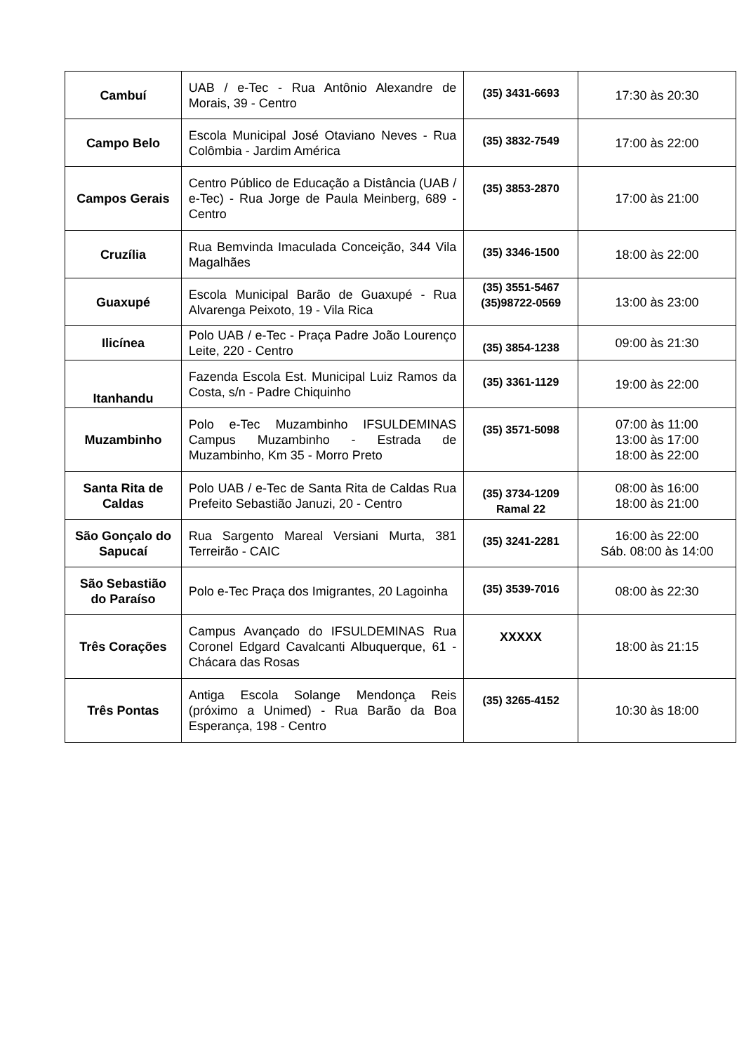| Cambuí | UAB / e-Tec - Rua Antônio Alexandre de Morais, 39 - Centro | (35) 3431-6693 | 17:30 às 20:30 |
| Campo Belo | Escola Municipal José Otaviano Neves - Rua Colômbia - Jardim América | (35) 3832-7549 | 17:00 às 22:00 |
| Campos Gerais | Centro Público de Educação a Distância (UAB / e-Tec) - Rua Jorge de Paula Meinberg, 689 - Centro | (35) 3853-2870 | 17:00 às 21:00 |
| Cruzília | Rua Bemvinda Imaculada Conceição, 344 Vila Magalhães | (35) 3346-1500 | 18:00 às 22:00 |
| Guaxupé | Escola Municipal Barão de Guaxupé - Rua Alvarenga Peixoto, 19 - Vila Rica | (35) 3551-5467 (35)98722-0569 | 13:00 às 23:00 |
| Ilicínea | Polo UAB / e-Tec - Praça Padre João Lourenço Leite, 220 - Centro | (35) 3854-1238 | 09:00 às 21:30 |
| Itanhandu | Fazenda Escola Est. Municipal Luiz Ramos da Costa, s/n - Padre Chiquinho | (35) 3361-1129 | 19:00 às 22:00 |
| Muzambinho | Polo e-Tec Muzambinho IFSULDEMINAS Campus Muzambinho - Estrada de Muzambinho, Km 35 - Morro Preto | (35) 3571-5098 | 07:00 às 11:00 13:00 às 17:00 18:00 às 22:00 |
| Santa Rita de Caldas | Polo UAB / e-Tec de Santa Rita de Caldas Rua Prefeito Sebastião Januzi, 20 - Centro | (35) 3734-1209 Ramal 22 | 08:00 às 16:00 18:00 às 21:00 |
| São Gonçalo do Sapucaí | Rua Sargento Mareal Versiani Murta, 381 Terreirão - CAIC | (35) 3241-2281 | 16:00 às 22:00 Sáb. 08:00 às 14:00 |
| São Sebastião do Paraíso | Polo e-Tec Praça dos Imigrantes, 20 Lagoinha | (35) 3539-7016 | 08:00 às 22:30 |
| Três Corações | Campus Avançado do IFSULDEMINAS Rua Coronel Edgard Cavalcanti Albuquerque, 61 - Chácara das Rosas | XXXXX | 18:00 às 21:15 |
| Três Pontas | Antiga Escola Solange Mendonça Reis (próximo a Unimed) - Rua Barão da Boa Esperança, 198 - Centro | (35) 3265-4152 | 10:30 às 18:00 |